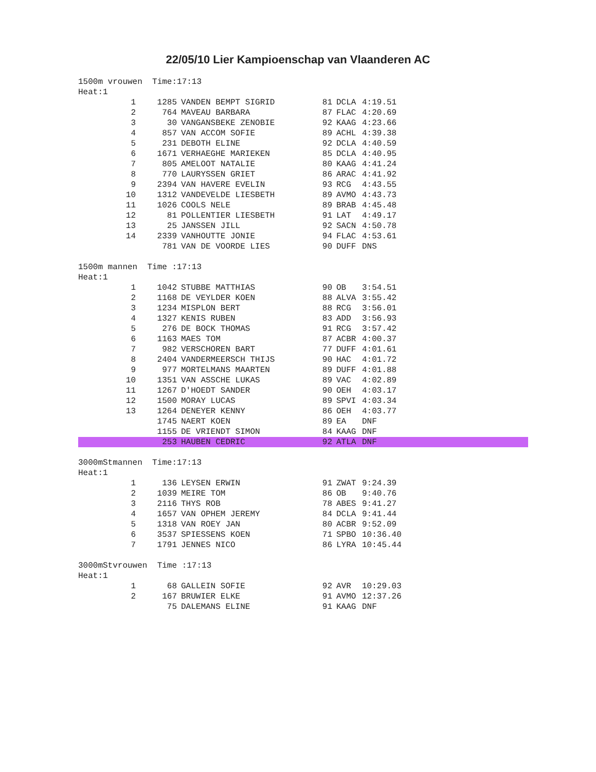22/05/10 Lier Kampioenschap van Vlaanderen AC
1500m vrouwen Time:17:13
Heat:1
| 1 | 1285 | VANDEN BEMPT SIGRID | 81 | DCLA | 4:19.51 |
| 2 | 764 | MAVEAU BARBARA | 87 | FLAC | 4:20.69 |
| 3 | 30 | VANGANSBEKE ZENOBIE | 92 | KAAG | 4:23.66 |
| 4 | 857 | VAN ACCOM SOFIE | 89 | ACHL | 4:39.38 |
| 5 | 231 | DEBOTH ELINE | 92 | DCLA | 4:40.59 |
| 6 | 1671 | VERHAEGHE MARIEKEN | 85 | DCLA | 4:40.95 |
| 7 | 805 | AMELOOT NATALIE | 80 | KAAG | 4:41.24 |
| 8 | 770 | LAURYSSEN GRIET | 86 | ARAC | 4:41.92 |
| 9 | 2394 | VAN HAVERE EVELIN | 93 | RCG | 4:43.55 |
| 10 | 1312 | VANDEVELDE LIESBETH | 89 | AVMO | 4:43.73 |
| 11 | 1026 | COOLS NELE | 89 | BRAB | 4:45.48 |
| 12 | 81 | POLLENTIER LIESBETH | 91 | LAT | 4:49.17 |
| 13 | 25 | JANSSEN JILL | 92 | SACN | 4:50.78 |
| 14 | 2339 | VANHOUTTE JONIE | 94 | FLAC | 4:53.61 |
| | 781 | VAN DE VOORDE LIES | 90 | DUFF | DNS |
1500m mannen Time :17:13
Heat:1
| 1 | 1042 | STUBBE MATTHIAS | 90 | OB | 3:54.51 |
| 2 | 1168 | DE VEYLDER KOEN | 88 | ALVA | 3:55.42 |
| 3 | 1234 | MISPLON BERT | 88 | RCG | 3:56.01 |
| 4 | 1327 | KENIS RUBEN | 83 | ADD | 3:56.93 |
| 5 | 276 | DE BOCK THOMAS | 91 | RCG | 3:57.42 |
| 6 | 1163 | MAES TOM | 87 | ACBR | 4:00.37 |
| 7 | 982 | VERSCHOREN BART | 77 | DUFF | 4:01.61 |
| 8 | 2404 | VANDERMEERSCH THIJS | 90 | HAC | 4:01.72 |
| 9 | 977 | MORTELMANS MAARTEN | 89 | DUFF | 4:01.88 |
| 10 | 1351 | VAN ASSCHE LUKAS | 89 | VAC | 4:02.89 |
| 11 | 1267 | D'HOEDT SANDER | 90 | OEH | 4:03.17 |
| 12 | 1500 | MORAY LUCAS | 89 | SPVI | 4:03.34 |
| 13 | 1264 | DENEYER KENNY | 86 | OEH | 4:03.77 |
| | 1745 | NAERT KOEN | 89 | EA | DNF |
| | 1155 | DE VRIENDT SIMON | 84 | KAAG | DNF |
| | 253 | HAUBEN CEDRIC | 92 | ATLA | DNF |
3000mStmannen Time:17:13
Heat:1
| 1 | 136 | LEYSEN ERWIN | 91 | ZWAT | 9:24.39 |
| 2 | 1039 | MEIRE TOM | 86 | OB | 9:40.76 |
| 3 | 2116 | THYS ROB | 78 | ABES | 9:41.27 |
| 4 | 1657 | VAN OPHEM JEREMY | 84 | DCLA | 9:41.44 |
| 5 | 1318 | VAN ROEY JAN | 80 | ACBR | 9:52.09 |
| 6 | 3537 | SPIESSENS KOEN | 71 | SPBO | 10:36.40 |
| 7 | 1791 | JENNES NICO | 86 | LYRA | 10:45.44 |
3000mStvrouwen Time :17:13
Heat:1
| 1 | 68 | GALLEIN SOFIE | 92 | AVR | 10:29.03 |
| 2 | 167 | BRUWIER ELKE | 91 | AVMO | 12:37.26 |
| | 75 | DALEMANS ELINE | 91 | KAAG | DNF |